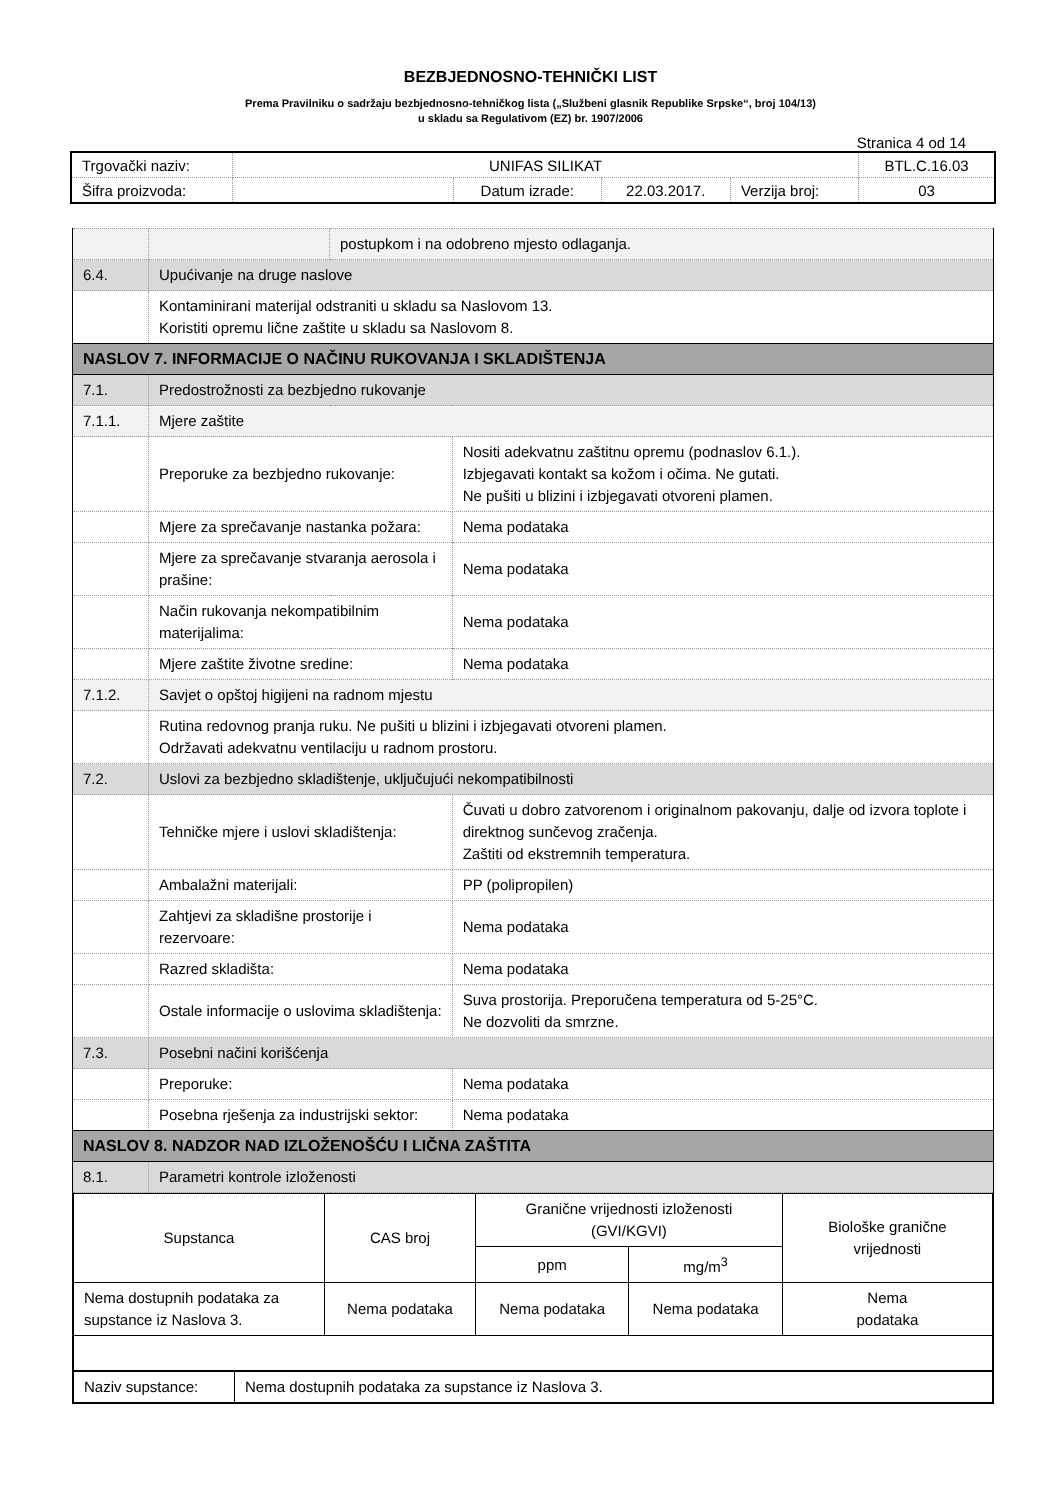BEZBJEDNOSNO-TEHNIČKI LIST
Prema Pravilniku o sadržaju bezbjednosno-tehničkog lista („Službeni glasnik Republike Srpske“, broj 104/13)
u skladu sa Regulativom (EZ) br. 1907/2006
Stranica 4 od 14
| Trgovački naziv: | UNIFAS SILIKAT | | | | BTL.C.16.03 |
| Šifra proizvoda: | | Datum izrade: | 22.03.2017. | Verzija broj: | 03 |
| | | postupkom i na odobreno mjesto odlaganja. | | |
| 6.4. | Upućivanje na druge naslove | | | |
| | Kontaminirani materijal odstraniti u skladu sa Naslovom 13. Koristiti opremu lične zaštite u skladu sa Naslovom 8. | | | |
| NASLOV 7. INFORMACIJE O NAČINU RUKOVANJA I SKLADIŠTENJA | | | | |
| 7.1. | Predostrožnosti za bezbjedno rukovanje | | | |
| 7.1.1. | Mjere zaštite | | | |
| | Preporuke za bezbjedno rukovanje: | | Nositi adekvatnu zaštitnu opremu (podnaslov 6.1.). Izbjegavati kontakt sa kožom i očima. Ne gutati. Ne pušiti u blizini i izbjegavati otvoreni plamen. | |
| | Mjere za sprečavanje nastanka požara: | | | Nema podataka |
| | Mjere za sprečavanje stvaranja aerosola i prašine: | | | Nema podataka |
| | Način rukovanja nekompatibilnim materijalima: | | | Nema podataka |
| | Mjere zaštite životne sredine: | | | Nema podataka |
| 7.1.2. | Savjet o opštoj higijeni na radnom mjestu | | | |
| | Rutina redovnog pranja ruku. Ne pušiti u blizini i izbjegavati otvoreni plamen. Održavati adekvatnu ventilaciju u radnom prostoru. | | | |
| 7.2. | Uslovi za bezbjedno skladištenje, uključujući nekompatibilnosti | | | |
| | Tehničke mjere i uslovi skladištenja: | | Čuvati u dobro zatvorenom i originalnom pakovanju, dalje od izvora toplote i direktnog sunčevog zračenja. Zaštiti od ekstremnih temperatura. | |
| | Ambalažni materijali: | | PP (polipropilen) | |
| | Zahtjevi za skladišne prostorije i rezervoare: | | Nema podataka | |
| | Razred skladišta: | | Nema podataka | |
| | Ostale informacije o uslovima skladištenja: | | Suva prostorija. Preporučena temperatura od 5-25°C. Ne dozvoliti da smrzne. | |
| 7.3. | Posebni načini korišćenja | | | |
| | Preporuke: | | Nema podataka | |
| | Posebna rješenja za industrijski sektor: | | Nema podataka | |
| NASLOV 8. NADZOR NAD IZLOŽENOŠĆU I LIČNA ZAŠTITA | | | | |
| 8.1. | Parametri kontrole izloženosti | | | |
| / Supstanca / CAS broj / Granične vrijednosti izloženosti (GVI/KGVI) / / Biološke granične vrijednosti / / / / ppm / mg/m<sup>3</sup> / / / Nema dostupnih podataka za supstance iz Naslova 3. / Nema podataka / Nema podataka / Nema podataka / Nema podataka / / Naziv supstance: / Nema dostupnih podataka za supstance iz Naslova 3. / | | | | |